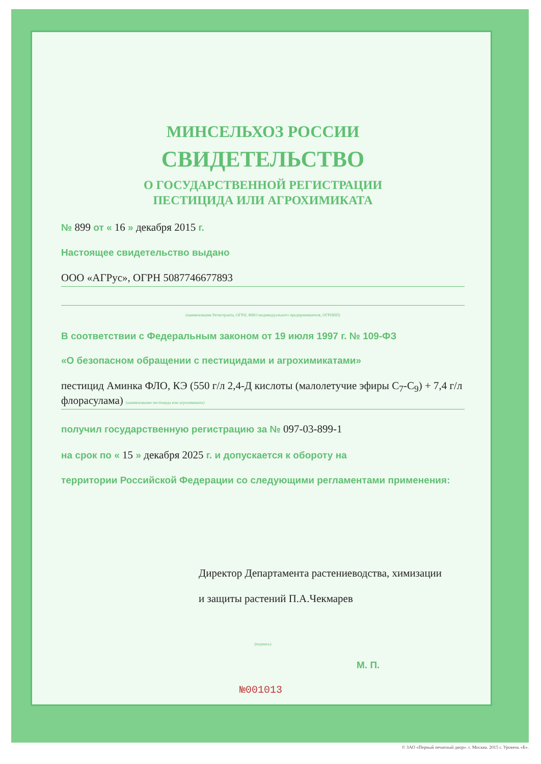МИНСЕЛЬХОЗ РОССИИ
СВИДЕТЕЛЬСТВО
О ГОСУДАРСТВЕННОЙ РЕГИСТРАЦИИ
ПЕСТИЦИДА ИЛИ АГРОХИМИКАТА
№ 899 от « 16 » декабря 2015 г.
Настоящее свидетельство выдано
ООО «АГРус», ОГРН 5087746677893
(наименование Регистранта, ОГРН, ФИО индивидуального предпринимателя, ОГРНИП)
В соответствии с Федеральным законом от 19 июля 1997 г. № 109-ФЗ
«О безопасном обращении с пестицидами и агрохимикатами»
пестицид Аминка ФЛО, КЭ (550 г/л 2,4-Д кислоты (малолетучие эфиры С<sub>7</sub>-С<sub>9</sub>) + 7,4 г/л флорасулама) (наименование пестицида или агрохимиката)
получил государственную регистрацию за № 097-03-899-1
на срок по « 15 » декабря 2025 г. и допускается к обороту на
территории Российской Федерации со следующими регламентами применения:
Директор Департамента растениеводства, химизации
и защиты растений П.А.Чекмарев
(подпись)
М. П.
№001013
© ЗАО «Первый печатный двор». г. Москва. 2015 г. Уровень «Б».